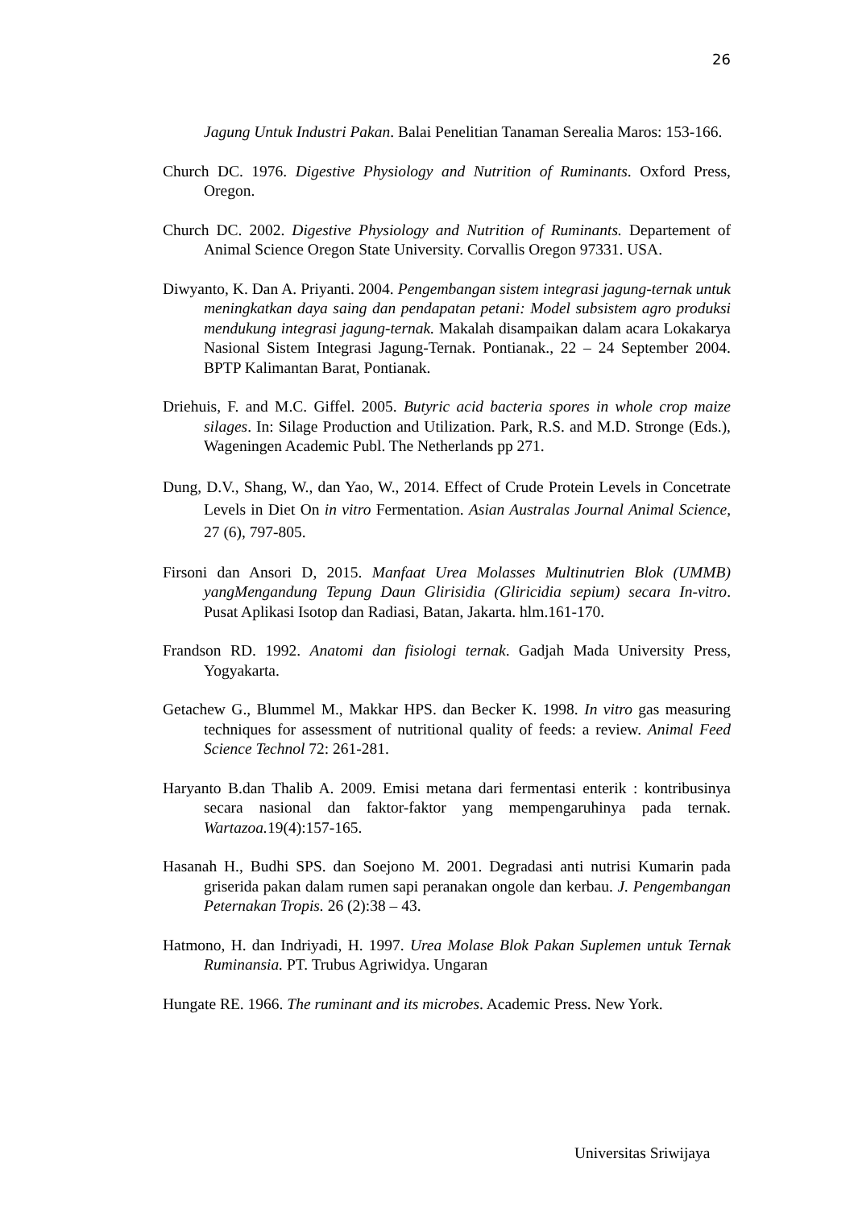26
Jagung Untuk Industri Pakan. Balai Penelitian Tanaman Serealia Maros: 153-166.
Church DC. 1976. Digestive Physiology and Nutrition of Ruminants. Oxford Press, Oregon.
Church DC. 2002. Digestive Physiology and Nutrition of Ruminants. Departement of Animal Science Oregon State University. Corvallis Oregon 97331. USA.
Diwyanto, K. Dan A. Priyanti. 2004. Pengembangan sistem integrasi jagung-ternak untuk meningkatkan daya saing dan pendapatan petani: Model subsistem agro produksi mendukung integrasi jagung-ternak. Makalah disampaikan dalam acara Lokakarya Nasional Sistem Integrasi Jagung-Ternak. Pontianak., 22 – 24 September 2004. BPTP Kalimantan Barat, Pontianak.
Driehuis, F. and M.C. Giffel. 2005. Butyric acid bacteria spores in whole crop maize silages. In: Silage Production and Utilization. Park, R.S. and M.D. Stronge (Eds.), Wageningen Academic Publ. The Netherlands pp 271.
Dung, D.V., Shang, W., dan Yao, W., 2014. Effect of Crude Protein Levels in Concetrate Levels in Diet On in vitro Fermentation. Asian Australas Journal Animal Science, 27 (6), 797-805.
Firsoni dan Ansori D, 2015. Manfaat Urea Molasses Multinutrien Blok (UMMB) yangMengandung Tepung Daun Glirisidia (Gliricidia sepium) secara In-vitro. Pusat Aplikasi Isotop dan Radiasi, Batan, Jakarta. hlm.161-170.
Frandson RD. 1992. Anatomi dan fisiologi ternak. Gadjah Mada University Press, Yogyakarta.
Getachew G., Blummel M., Makkar HPS. dan Becker K. 1998. In vitro gas measuring techniques for assessment of nutritional quality of feeds: a review. Animal Feed Science Technol 72: 261-281.
Haryanto B.dan Thalib A. 2009. Emisi metana dari fermentasi enterik : kontribusinya secara nasional dan faktor-faktor yang mempengaruhinya pada ternak. Wartazoa. 19(4):157-165.
Hasanah H., Budhi SPS. dan Soejono M. 2001. Degradasi anti nutrisi Kumarin pada griserida pakan dalam rumen sapi peranakan ongole dan kerbau. J. Pengembangan Peternakan Tropis. 26 (2):38 – 43.
Hatmono, H. dan Indriyadi, H. 1997. Urea Molase Blok Pakan Suplemen untuk Ternak Ruminansia. PT. Trubus Agriwidya. Ungaran
Hungate RE. 1966. The ruminant and its microbes. Academic Press. New York.
Universitas Sriwijaya